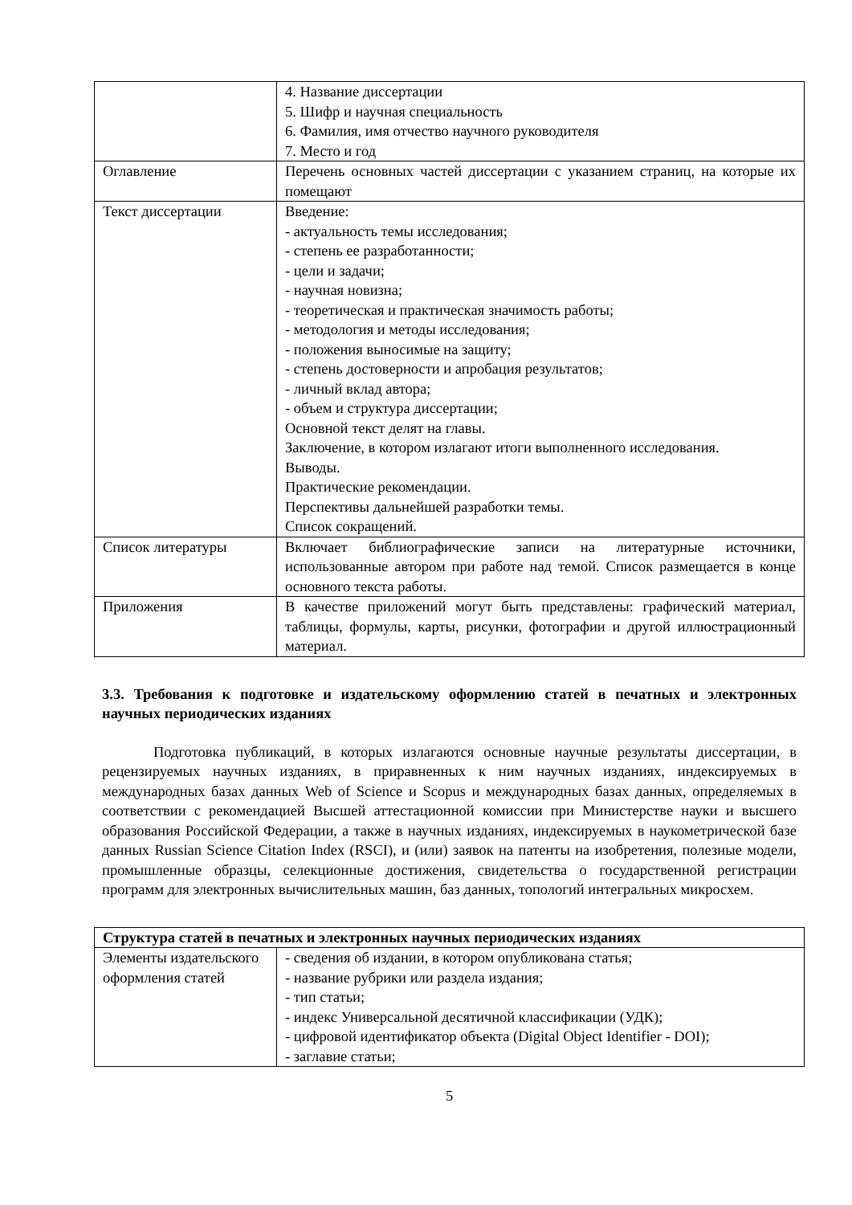| | 4. Название диссертации 5. Шифр и научная специальность 6. Фамилия, имя отчество научного руководителя 7. Место и год |
| Оглавление | Перечень основных частей диссертации с указанием страниц, на которые их помещают |
| Текст диссертации | Введение: - актуальность темы исследования; - степень ее разработанности; - цели и задачи; - научная новизна; - теоретическая и практическая значимость работы; - методология и методы исследования; - положения выносимые на защиту; - степень достоверности и апробация результатов; - личный вклад автора; - объем и структура диссертации; Основной текст делят на главы. Заключение, в котором излагают итоги выполненного исследования. Выводы. Практические рекомендации. Перспективы дальнейшей разработки темы. Список сокращений. |
| Список литературы | Включает библиографические записи на литературные источники, использованные автором при работе над темой. Список размещается в конце основного текста работы. |
| Приложения | В качестве приложений могут быть представлены: графический материал, таблицы, формулы, карты, рисунки, фотографии и другой иллюстрационный материал. |
3.3. Требования к подготовке и издательскому оформлению статей в печатных и электронных научных периодических изданиях
Подготовка публикаций, в которых излагаются основные научные результаты диссертации, в рецензируемых научных изданиях, в приравненных к ним научных изданиях, индексируемых в международных базах данных Web of Science и Scopus и международных базах данных, определяемых в соответствии с рекомендацией Высшей аттестационной комиссии при Министерстве науки и высшего образования Российской Федерации, а также в научных изданиях, индексируемых в наукометрической базе данных Russian Science Citation Index (RSCI), и (или) заявок на патенты на изобретения, полезные модели, промышленные образцы, селекционные достижения, свидетельства о государственной регистрации программ для электронных вычислительных машин, баз данных, топологий интегральных микросхем.
| Структура статей в печатных и электронных научных периодических изданиях | |
| --- | --- |
| Элементы издательского оформления статей | - сведения об издании, в котором опубликована статья; - название рубрики или раздела издания; - тип статьи; - индекс Универсальной десятичной классификации (УДК); - цифровой идентификатор объекта (Digital Object Identifier - DOI); - заглавие статьи; |
5